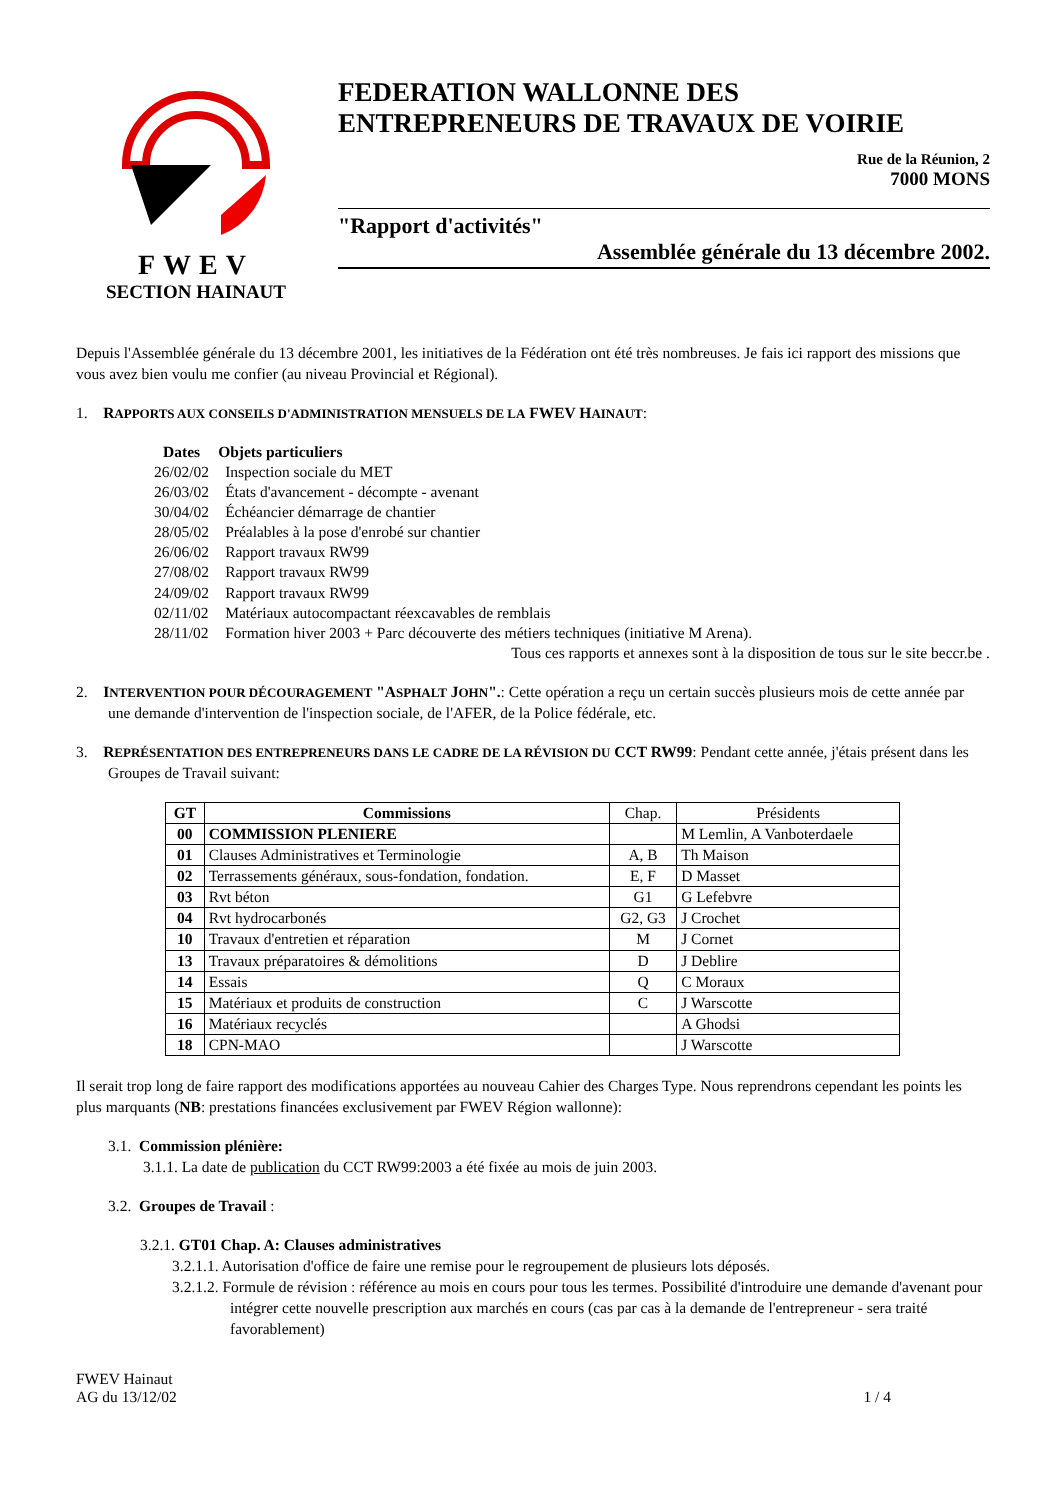FWEV
SECTION HAINAUT
FEDERATION WALLONNE DES
ENTREPRENEURS DE TRAVAUX DE VOIRIE
Rue de la Réunion, 2
7000 MONS
"Rapport d'activités"
Assemblée générale du 13 décembre 2002.
Depuis l'Assemblée générale du 13 décembre 2001, les initiatives de la Fédération ont été très nombreuses. Je fais ici rapport des missions que vous avez bien voulu me confier (au niveau Provincial et Régional).
1. RAPPORTS AUX CONSEILS D'ADMINISTRATION MENSUELS DE LA FWEV HAINAUT:
| Dates | Objets particuliers |
| --- | --- |
| 26/02/02 | Inspection sociale du MET |
| 26/03/02 | États d'avancement - décompte - avenant |
| 30/04/02 | Échéancier démarrage de chantier |
| 28/05/02 | Préalables à la pose d'enrobé sur chantier |
| 26/06/02 | Rapport travaux RW99 |
| 27/08/02 | Rapport travaux RW99 |
| 24/09/02 | Rapport travaux RW99 |
| 02/11/02 | Matériaux autocompactant réexcavables de remblais |
| 28/11/02 | Formation hiver 2003 + Parc découverte des métiers techniques (initiative M Arena). |
Tous ces rapports et annexes sont à la disposition de tous sur le site beccr.be .
2. INTERVENTION POUR DÉCOURAGEMENT "ASPHALT JOHN".: Cette opération a reçu un certain succès plusieurs mois de cette année par une demande d'intervention de l'inspection sociale, de l'AFER, de la Police fédérale, etc.
3. REPRÉSENTATION DES ENTREPRENEURS DANS LE CADRE DE LA RÉVISION DU CCT RW99: Pendant cette année, j'étais présent dans les Groupes de Travail suivant:
| GT | Commissions | Chap. | Présidents |
| --- | --- | --- | --- |
| 00 | COMMISSION PLENIERE | | M Lemlin, A Vanboterdaele |
| 01 | Clauses Administratives et Terminologie | A, B | Th Maison |
| 02 | Terrassements généraux, sous-fondation, fondation. | E, F | D Masset |
| 03 | Rvt béton | G1 | G Lefebvre |
| 04 | Rvt hydrocarbonés | G2, G3 | J Crochet |
| 10 | Travaux d'entretien et réparation | M | J Cornet |
| 13 | Travaux préparatoires & démolitions | D | J Deblire |
| 14 | Essais | Q | C Moraux |
| 15 | Matériaux et produits de construction | C | J Warscotte |
| 16 | Matériaux recyclés | | A Ghodsi |
| 18 | CPN-MAO | | J Warscotte |
Il serait trop long de faire rapport des modifications apportées au nouveau Cahier des Charges Type. Nous reprendrons cependant les points les plus marquants (NB: prestations financées exclusivement par FWEV Région wallonne):
3.1. Commission plénière:
3.1.1. La date de publication du CCT RW99:2003 a été fixée au mois de juin 2003.
3.2. Groupes de Travail :
3.2.1. GT01 Chap. A: Clauses administratives
3.2.1.1. Autorisation d'office de faire une remise pour le regroupement de plusieurs lots déposés.
3.2.1.2. Formule de révision : référence au mois en cours pour tous les termes. Possibilité d'introduire une demande d'avenant pour intégrer cette nouvelle prescription aux marchés en cours (cas par cas à la demande de l'entrepreneur - sera traité favorablement)
FWEV Hainaut
AG du 13/12/02
1 / 4